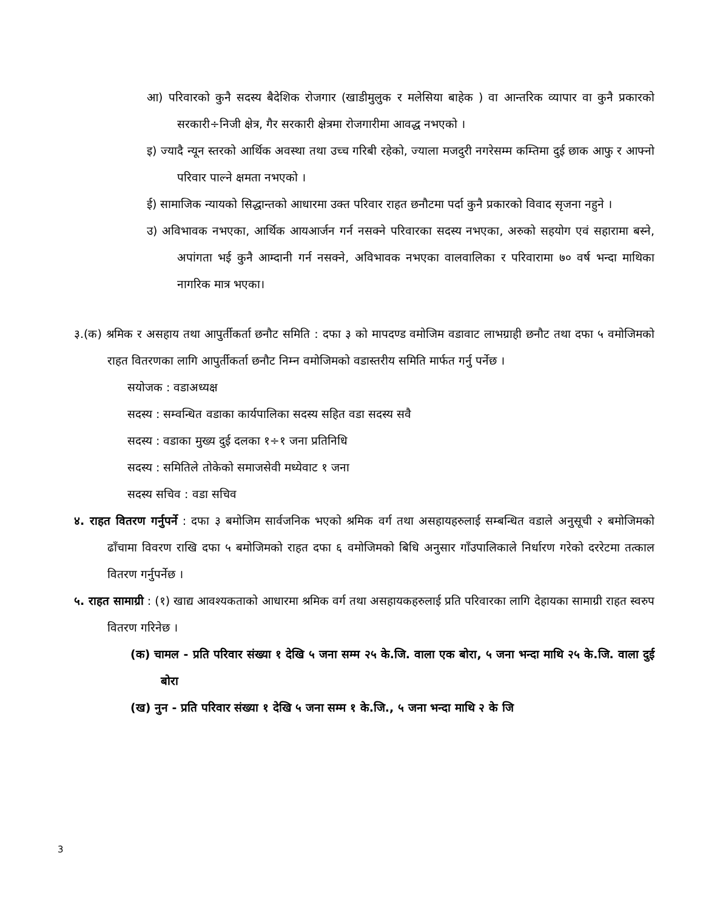आ) परिवारको कुनै सदस्य बैदेशिक रोजगार (खाडीमुलुक र मलेसिया बाहेक ) वा आन्तरिक व्यापार वा कुनै प्रकारको सरकारी÷निजी क्षेत्र, गैर सरकारी क्षेत्रमा रोजगारीमा आवद्ध नभएको ।
इ) ज्यादै न्यून स्तरको आर्थिक अवस्था तथा उच्च गरिबी रहेको, ज्याला मजदुरी नगरेसम्म कम्तिमा दुई छाक आफु र आफ्नो परिवार पाल्ने क्षमता नभएको ।
ई) सामाजिक न्यायको सिद्धान्तको आधारमा उक्त परिवार राहत छनौटमा पर्दा कुनै प्रकारको विवाद सृजना नहुने ।
उ) अविभावक नभएका, आर्थिक आयआर्जन गर्न नसक्ने परिवारका सदस्य नभएका, अरुको सहयोग एवं सहारामा बस्ने, अपांगता भई कुनै आम्दानी गर्न नसक्ने, अविभावक नभएका वालवालिका र परिवारामा ७० वर्ष भन्दा माथिका नागरिक मात्र भएका।
३.(क) श्रमिक र असहाय तथा आपुर्तीकर्ता छनौट समिति : दफा ३ को मापदण्ड वमोजिम वडावाट लाभग्राही छनौट तथा दफा ५ वमोजिमको राहत वितरणका लागि आपुर्तीकर्ता छनौट निम्न वमोजिमको वडास्तरीय समिति मार्फत गर्नु पर्नेछ ।
सयोजक : वडाअध्यक्ष
सदस्य : सम्वन्धित वडाका कार्यपालिका सदस्य सहित वडा सदस्य सवै
सदस्य : वडाका मुख्य दुई दलका १÷१ जना प्रतिनिधि
सदस्य : समितिले तोकेको समाजसेवी मध्येवाट १ जना
सदस्य सचिव : वडा सचिव
४. राहत वितरण गर्नुपर्ने : दफा ३ बमोजिम सार्वजनिक भएको श्रमिक वर्ग तथा असहायहरुलाई सम्बन्धित वडाले अनुसूची २ बमोजिमको ढाँचामा विवरण राखि दफा ५ बमोजिमको राहत दफा ६ वमोजिमको बिधि अनुसार गाँउपालिकाले निर्धारण गरेको दररेटमा तत्काल वितरण गर्नुपर्नेछ ।
५. राहत सामाग्री : (१) खाद्य आवश्यकताको आधारमा श्रमिक वर्ग तथा असहायकहरुलाई प्रति परिवारका लागि देहायका सामाग्री राहत स्वरुप वितरण गरिनेछ ।
(क) चामल - प्रति परिवार संख्या १ देखि ५ जना सम्म २५ के.जि. वाला एक बोरा, ५ जना भन्दा माथि २५ के.जि. वाला दुई बोरा
(ख) नुन - प्रति परिवार संख्या १ देखि ५ जना सम्म १ के.जि., ५ जना भन्दा माथि २ के जि
3